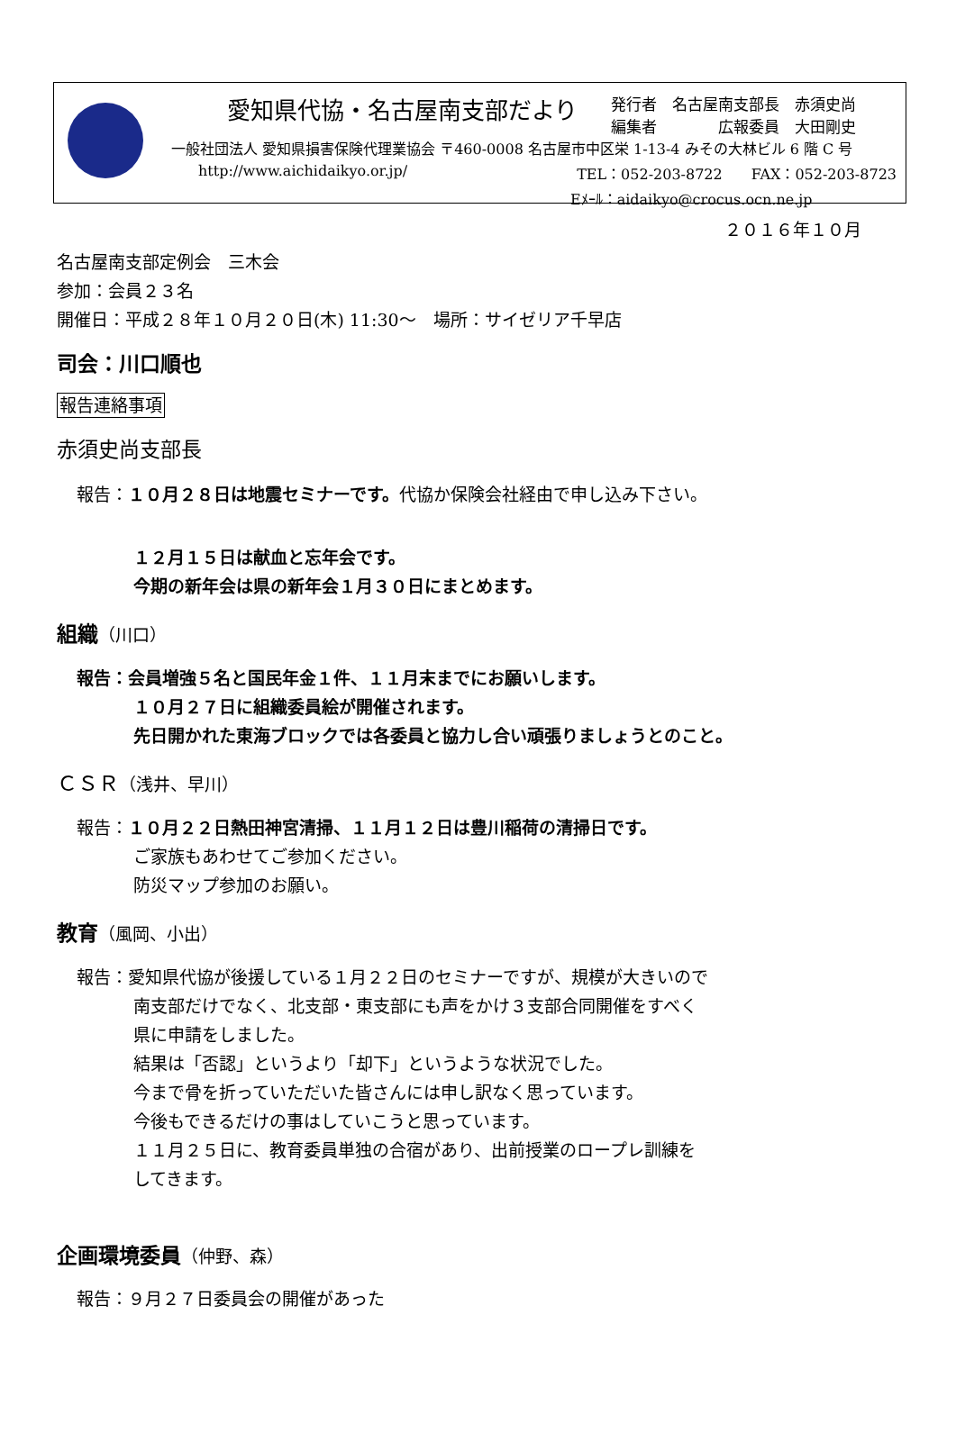愛知県代協・名古屋南支部だより 発行者　名古屋南支部長　赤須史尚
編集者　　　　広報委員　大田剛史
一般社団法人 愛知県損害保険代理業協会 〒460-0008 名古屋市中区栄 1-13-4 みその大林ビル 6 階 C 号
http://www.aichidaikyo.or.jp/ TEL：052-203-8722　　FAX：052-203-8723
Eﾒｰﾙ：aidaikyo@crocus.ocn.ne.jp
２０１６年１０月
名古屋南支部定例会　三木会
参加：会員２３名
開催日：平成２８年１０月２０日(木) 11:30～　場所：サイゼリア千早店
司会：川口順也
報告連絡事項
赤須史尚支部長
報告：１０月２８日は地震セミナーです。代協か保険会社経由で申し込み下さい。
１２月１５日は献血と忘年会です。
今期の新年会は県の新年会１月３０日にまとめます。
組織（川口）
報告：会員増強５名と国民年金１件、１１月末までにお願いします。
１０月２７日に組織委員絵が開催されます。
先日開かれた東海ブロックでは各委員と協力し合い頑張りましょうとのこと。
ＣＳＲ（浅井、早川）
報告：１０月２２日熱田神宮清掃、１１月１２日は豊川稲荷の清掃日です。
ご家族もあわせてご参加ください。
防災マップ参加のお願い。
教育（風岡、小出）
報告：愛知県代協が後援している１月２２日のセミナーですが、規模が大きいので
南支部だけでなく、北支部・東支部にも声をかけ３支部合同開催をすべく
県に申請をしました。
結果は「否認」というより「却下」というような状況でした。
今まで骨を折っていただいた皆さんには申し訳なく思っています。
今後もできるだけの事はしていこうと思っています。
１１月２５日に、教育委員単独の合宿があり、出前授業のロープレ訓練を
してきます。
企画環境委員（仲野、森）
報告：９月２７日委員会の開催があった